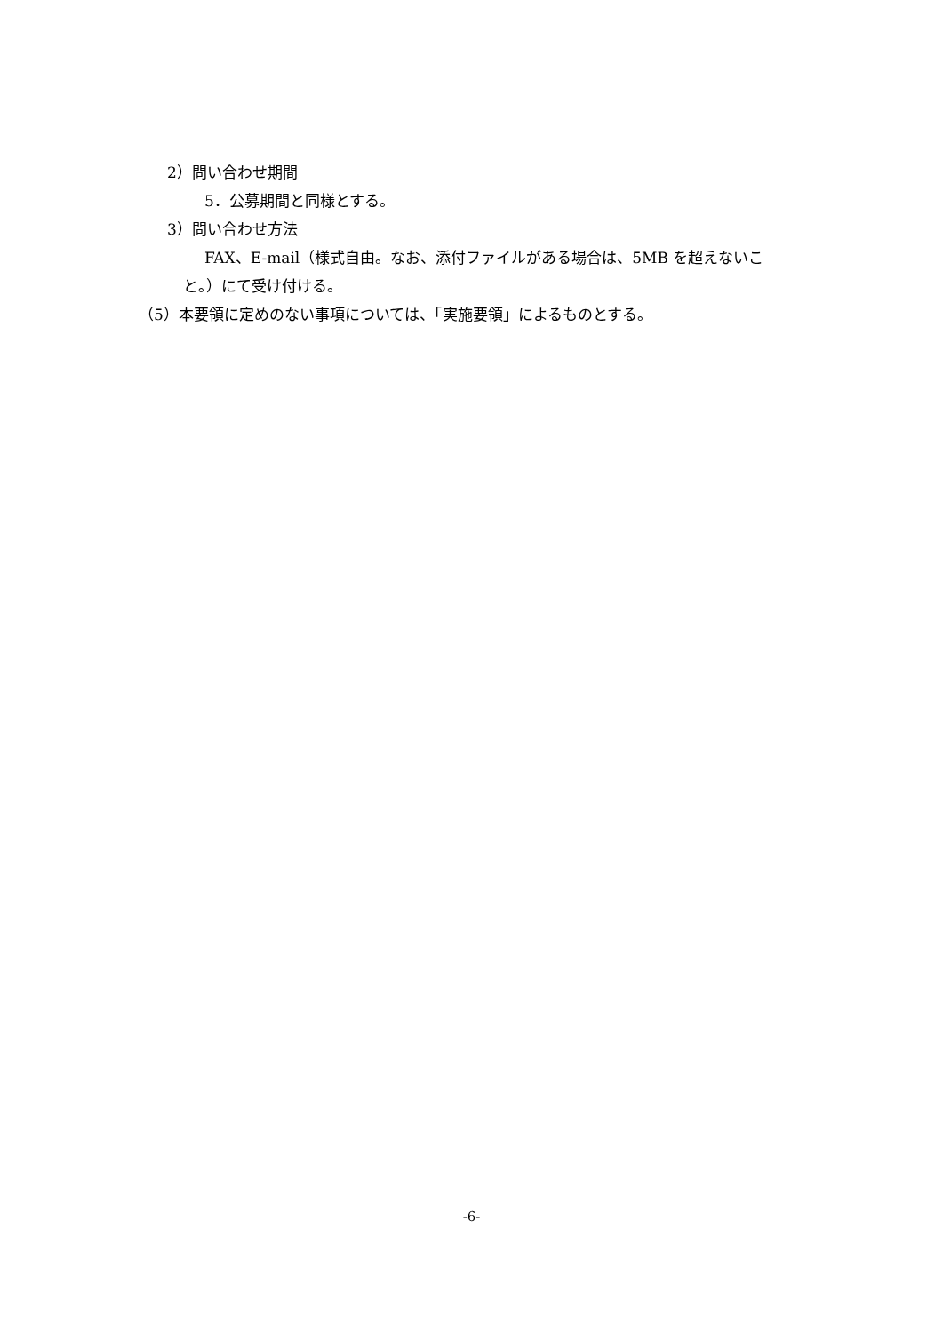2）問い合わせ期間
5．公募期間と同様とする。
3）問い合わせ方法
FAX、E-mail（様式自由。なお、添付ファイルがある場合は、5MB を超えないこ
と。）にて受け付ける。
（5）本要領に定めのない事項については、「実施要領」によるものとする。
-6-